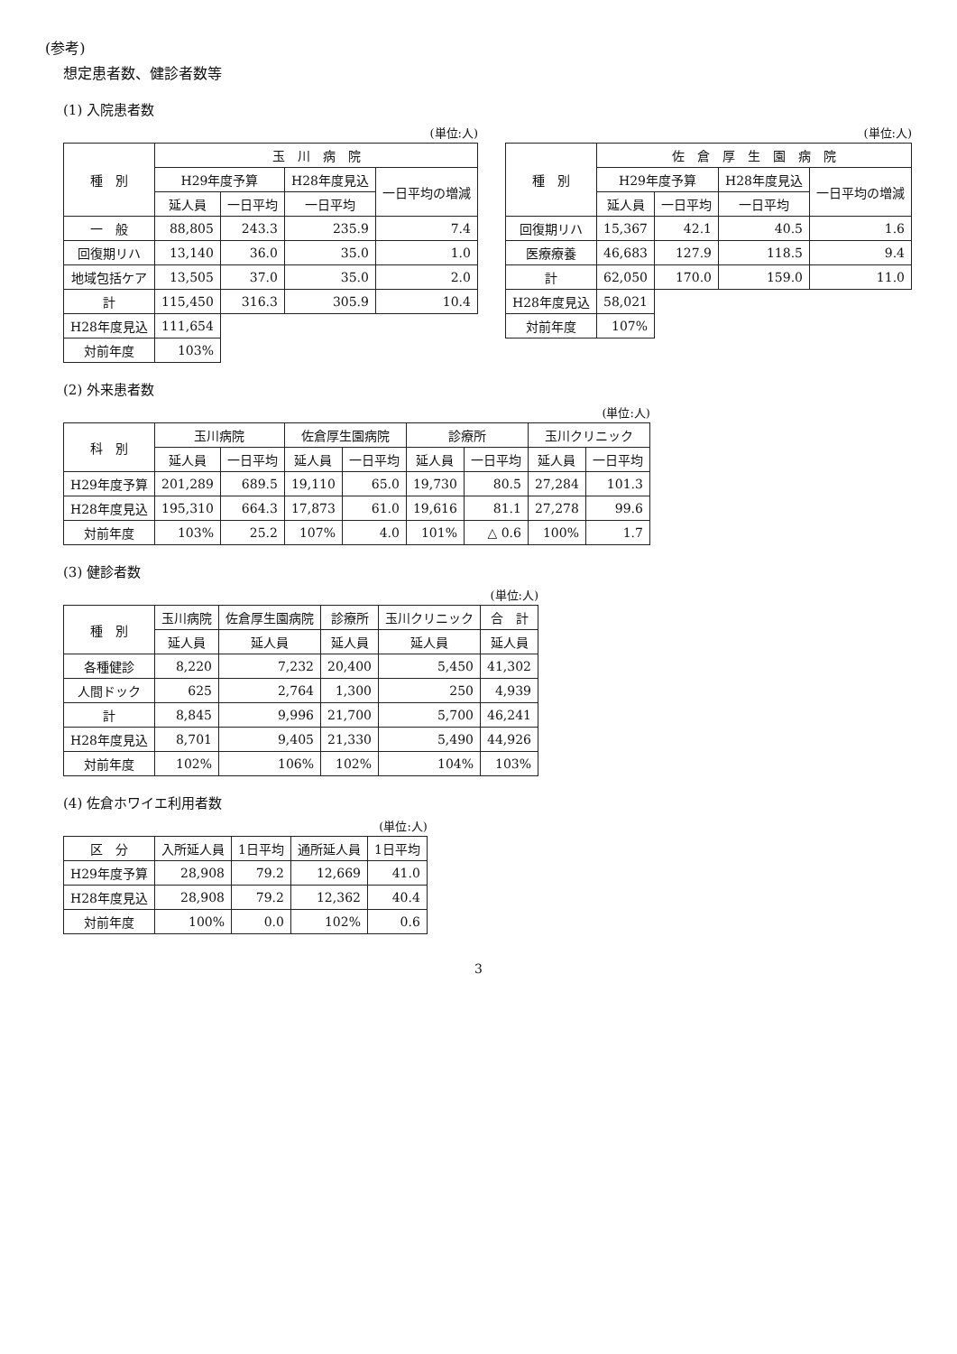(参考)
想定患者数、健診者数等
(1) 入院患者数
(単位:人)
| 種 別 | 玉 川 病 院 | | | |
| --- | --- | --- | --- | --- |
| | H29年度予算 | | H28年度見込 | 一日平均の増減 |
| | 延人員 | 一日平均 | 一日平均 | |
| 一 般 | 88,805 | 243.3 | 235.9 | 7.4 |
| 回復期リハ | 13,140 | 36.0 | 35.0 | 1.0 |
| 地域包括ケア | 13,505 | 37.0 | 35.0 | 2.0 |
| 計 | 115,450 | 316.3 | 305.9 | 10.4 |
| H28年度見込 | 111,654 | | | |
| 対前年度 | 103% | | | |
(単位:人)
| 種 別 | 佐 倉 厚 生 園 病 院 | | | |
| --- | --- | --- | --- | --- |
| | H29年度予算 | | H28年度見込 | 一日平均の増減 |
| | 延人員 | 一日平均 | 一日平均 | |
| 回復期リハ | 15,367 | 42.1 | 40.5 | 1.6 |
| 医療療養 | 46,683 | 127.9 | 118.5 | 9.4 |
| 計 | 62,050 | 170.0 | 159.0 | 11.0 |
| H28年度見込 | 58,021 | | | |
| 対前年度 | 107% | | | |
(2) 外来患者数
(単位:人)
| 科 別 | 玉川病院 | | 佐倉厚生園病院 | | 診療所 | | 玉川クリニック | |
| --- | --- | --- | --- | --- | --- | --- | --- | --- |
| | 延人員 | 一日平均 | 延人員 | 一日平均 | 延人員 | 一日平均 | 延人員 | 一日平均 |
| H29年度予算 | 201,289 | 689.5 | 19,110 | 65.0 | 19,730 | 80.5 | 27,284 | 101.3 |
| H28年度見込 | 195,310 | 664.3 | 17,873 | 61.0 | 19,616 | 81.1 | 27,278 | 99.6 |
| 対前年度 | 103% | 25.2 | 107% | 4.0 | 101% | △ 0.6 | 100% | 1.7 |
(3) 健診者数
(単位:人)
| 種 別 | 玉川病院 | 佐倉厚生園病院 | 診療所 | 玉川クリニック | 合 計 |
| --- | --- | --- | --- | --- | --- |
| | 延人員 | 延人員 | 延人員 | 延人員 | 延人員 |
| 各種健診 | 8,220 | 7,232 | 20,400 | 5,450 | 41,302 |
| 人間ドック | 625 | 2,764 | 1,300 | 250 | 4,939 |
| 計 | 8,845 | 9,996 | 21,700 | 5,700 | 46,241 |
| H28年度見込 | 8,701 | 9,405 | 21,330 | 5,490 | 44,926 |
| 対前年度 | 102% | 106% | 102% | 104% | 103% |
(4) 佐倉ホワイエ利用者数
(単位:人)
| 区 分 | 入所延人員 | 1日平均 | 通所延人員 | 1日平均 |
| --- | --- | --- | --- | --- |
| H29年度予算 | 28,908 | 79.2 | 12,669 | 41.0 |
| H28年度見込 | 28,908 | 79.2 | 12,362 | 40.4 |
| 対前年度 | 100% | 0.0 | 102% | 0.6 |
3